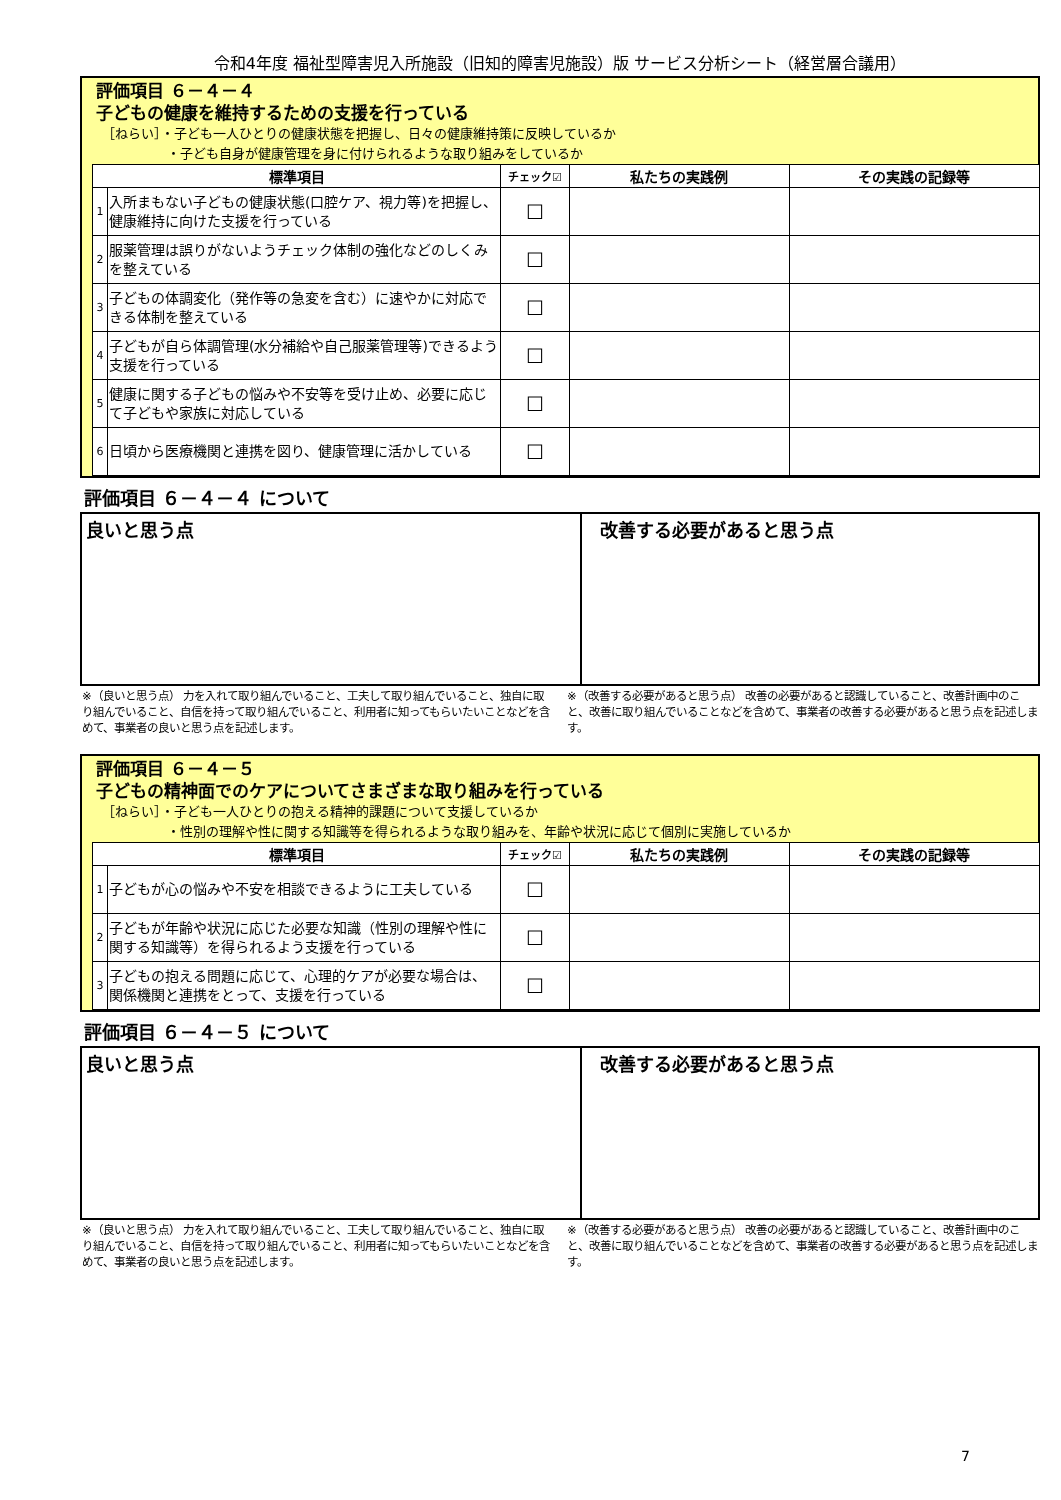令和4年度 福祉型障害児入所施設（旧知的障害児施設）版 サービス分析シート（経営層合議用）
評価項目 ６－４－４
子どもの健康を維持するための支援を行っている
［ねらい］・子ども一人ひとりの健康状態を把握し、日々の健康維持策に反映しているか
　　　　　・子ども自身が健康管理を身に付けられるような取り組みをしているか
| 標準項目 | | チェック☑ | 私たちの実践例 | その実践の記録等 |
| --- | --- | --- | --- | --- |
| 1 | 入所まもない子どもの健康状態(口腔ケア、視力等)を把握し、健康維持に向けた支援を行っている | ☐ | | |
| 2 | 服薬管理は誤りがないようチェック体制の強化などのしくみを整えている | ☐ | | |
| 3 | 子どもの体調変化（発作等の急変を含む）に速やかに対応できる体制を整えている | ☐ | | |
| 4 | 子どもが自ら体調管理(水分補給や自己服薬管理等)できるよう支援を行っている | ☐ | | |
| 5 | 健康に関する子どもの悩みや不安等を受け止め、必要に応じて子どもや家族に対応している | ☐ | | |
| 6 | 日頃から医療機関と連携を図り、健康管理に活かしている | ☐ | | |
評価項目 ６－４－４ について
良いと思う点 改善する必要があると思う点
※（良いと思う点） 力を入れて取り組んでいること、工夫して取り組んでいること、独自に取り組んでいること、自信を持って取り組んでいること、利用者に知ってもらいたいことなどを含めて、事業者の良いと思う点を記述します。
※（改善する必要があると思う点） 改善の必要があると認識していること、改善計画中のこと、改善に取り組んでいることなどを含めて、事業者の改善する必要があると思う点を記述します。
評価項目 ６－４－５
子どもの精神面でのケアについてさまざまな取り組みを行っている
［ねらい］・子ども一人ひとりの抱える精神的課題について支援しているか
　　　　　・性別の理解や性に関する知識等を得られるような取り組みを、年齢や状況に応じて個別に実施しているか
| 標準項目 | | チェック☑ | 私たちの実践例 | その実践の記録等 |
| --- | --- | --- | --- | --- |
| 1 | 子どもが心の悩みや不安を相談できるように工夫している | ☐ | | |
| 2 | 子どもが年齢や状況に応じた必要な知識（性別の理解や性に関する知識等）を得られるよう支援を行っている | ☐ | | |
| 3 | 子どもの抱える問題に応じて、心理的ケアが必要な場合は、関係機関と連携をとって、支援を行っている | ☐ | | |
評価項目 ６－４－５ について
良いと思う点 改善する必要があると思う点
※（良いと思う点） 力を入れて取り組んでいること、工夫して取り組んでいること、独自に取り組んでいること、自信を持って取り組んでいること、利用者に知ってもらいたいことなどを含めて、事業者の良いと思う点を記述します。
※（改善する必要があると思う点） 改善の必要があると認識していること、改善計画中のこと、改善に取り組んでいることなどを含めて、事業者の改善する必要があると思う点を記述します。
7